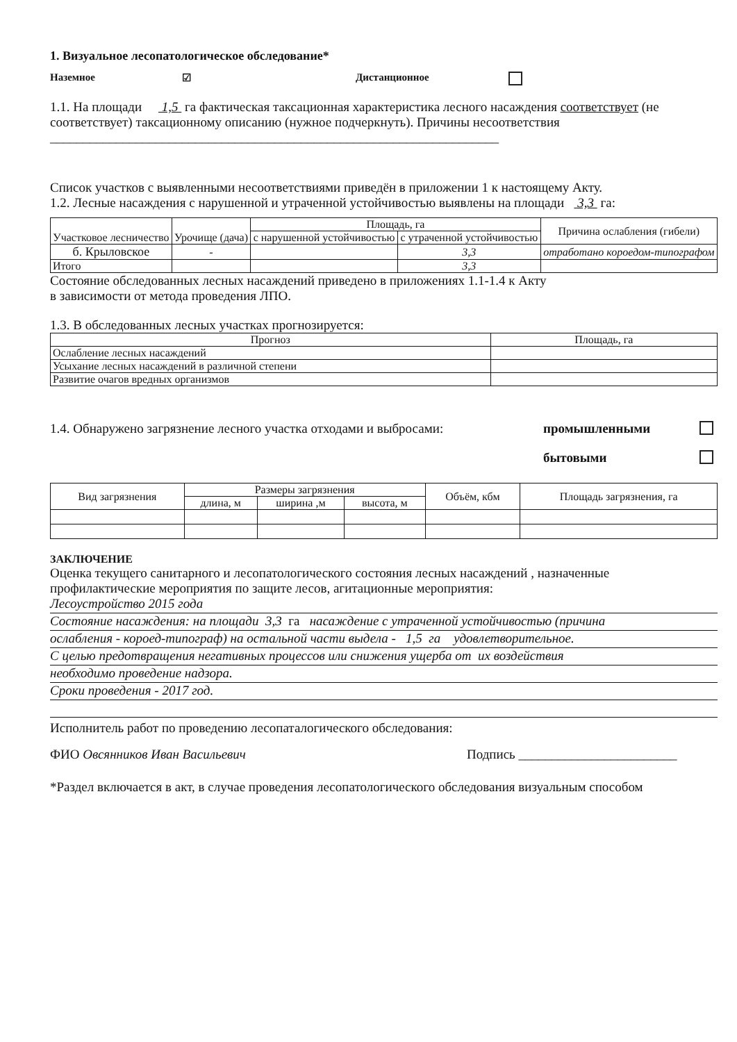1. Визуальное лесопатологическое обследование*
Наземное ☑ Дистанционное
1.1. На площади 1,5 га фактическая таксационная характеристика лесного насаждения соответствует (не соответствует) таксационному описанию (нужное подчеркнуть). Причины несоответствия ____________________________________________________________________
Список участков с выявленными несоответствиями приведён в приложении 1 к настоящему Акту.
1.2. Лесные насаждения с нарушенной и утраченной устойчивостью выявлены на площади 3,3 га:
| Участковое лесничество | Урочище (дача) | Площадь, га | | Причина ослабления (гибели) |
| --- | --- | --- | --- | --- |
| | | с нарушенной устойчивостью | с утраченной устойчивостью | |
| б. Крыловское | - | | 3,3 | отработано короедом-типографом |
| Итого | | | 3,3 | |
Состояние обследованных лесных насаждений приведено в приложениях 1.1-1.4 к Акту
в зависимости от метода проведения ЛПО.
1.3. В обследованных лесных участках прогнозируется:
| Прогноз | Площадь, га |
| --- | --- |
| Ослабление лесных насаждений | |
| Усыхание лесных насаждений в различной степени | |
| Развитие очагов вредных организмов | |
1.4. Обнаружено загрязнение лесного участка отходами и выбросами: промышленными
бытовыми
| Вид загрязнения | Размеры загрязнения | | | Объём, кбм | Площадь загрязнения, га |
| --- | --- | --- | --- | --- | --- |
| | длина, м | ширина ,м | высота, м | | |
ЗАКЛЮЧЕНИЕ
Оценка текущего санитарного и лесопатологического состояния лесных насаждений , назначенные профилактические мероприятия по защите лесов, агитационные мероприятия:
Лесоустройство 2015 года
Состояние насаждения: на площади 3,3 га насаждение с утраченной устойчивостью (причина
ослабления - короед-типограф) на остальной части выдела - 1,5 га удовлетворительное.
С целью предотвращения негативных процессов или снижения ущерба от их воздействия
необходимо проведение надзора.
Сроки проведения - 2017 год.
Исполнитель работ по проведению лесопаталогического обследования:
ФИО Овсянников Иван Васильевич Подпись ________________________
*Раздел включается в акт, в случае проведения лесопатологического обследования визуальным способом